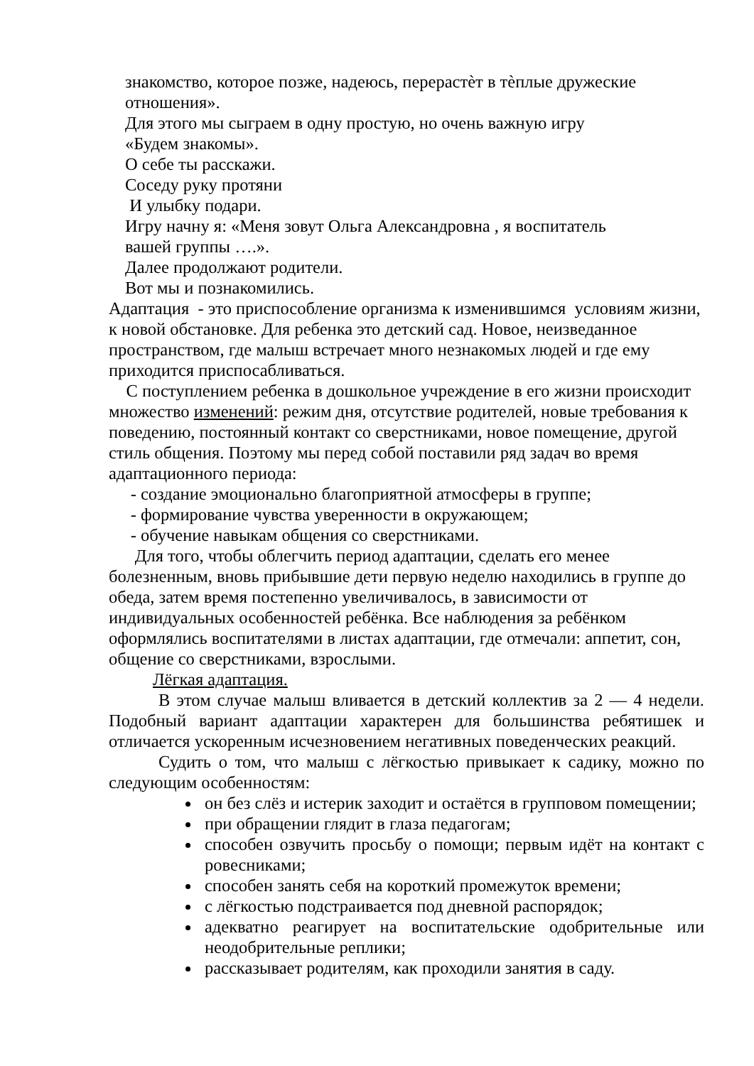знакомство, которое позже, надеюсь, перерастѐт в тѐплые дружеские отношения».
Для этого мы сыграем в одну простую, но очень важную игру
«Будем знакомы».
О себе ты расскажи.
Соседу руку протяни
И улыбку подари.
Игру начну я: «Меня зовут Ольга Александровна , я воспитатель
вашей группы ….».
Далее продолжают родители.
Вот мы и познакомились.
Адаптация - это приспособление организма к изменившимся условиям жизни, к новой обстановке. Для ребенка это детский сад. Новое, неизведанное пространством, где малыш встречает много незнакомых людей и где ему приходится приспосабливаться.
С поступлением ребенка в дошкольное учреждение в его жизни происходит множество изменений: режим дня, отсутствие родителей, новые требования к поведению, постоянный контакт со сверстниками, новое помещение, другой стиль общения. Поэтому мы перед собой поставили ряд задач во время адаптационного периода:
- создание эмоционально благоприятной атмосферы в группе;
- формирование чувства уверенности в окружающем;
- обучение навыкам общения со сверстниками.
Для того, чтобы облегчить период адаптации, сделать его менее болезненным, вновь прибывшие дети первую неделю находились в группе до обеда, затем время постепенно увеличивалось, в зависимости от индивидуальных особенностей ребёнка. Все наблюдения за ребёнком оформлялись воспитателями в листах адаптации, где отмечали: аппетит, сон, общение со сверстниками, взрослыми.
Лёгкая адаптация.
В этом случае малыш вливается в детский коллектив за 2 — 4 недели. Подобный вариант адаптации характерен для большинства ребятишек и отличается ускоренным исчезновением негативных поведенческих реакций.
Судить о том, что малыш с лёгкостью привыкает к садику, можно по следующим особенностям:
он без слёз и истерик заходит и остаётся в групповом помещении;
при обращении глядит в глаза педагогам;
способен озвучить просьбу о помощи; первым идёт на контакт с ровесниками;
способен занять себя на короткий промежуток времени;
с лёгкостью подстраивается под дневной распорядок;
адекватно реагирует на воспитательские одобрительные или неодобрительные реплики;
рассказывает родителям, как проходили занятия в саду.